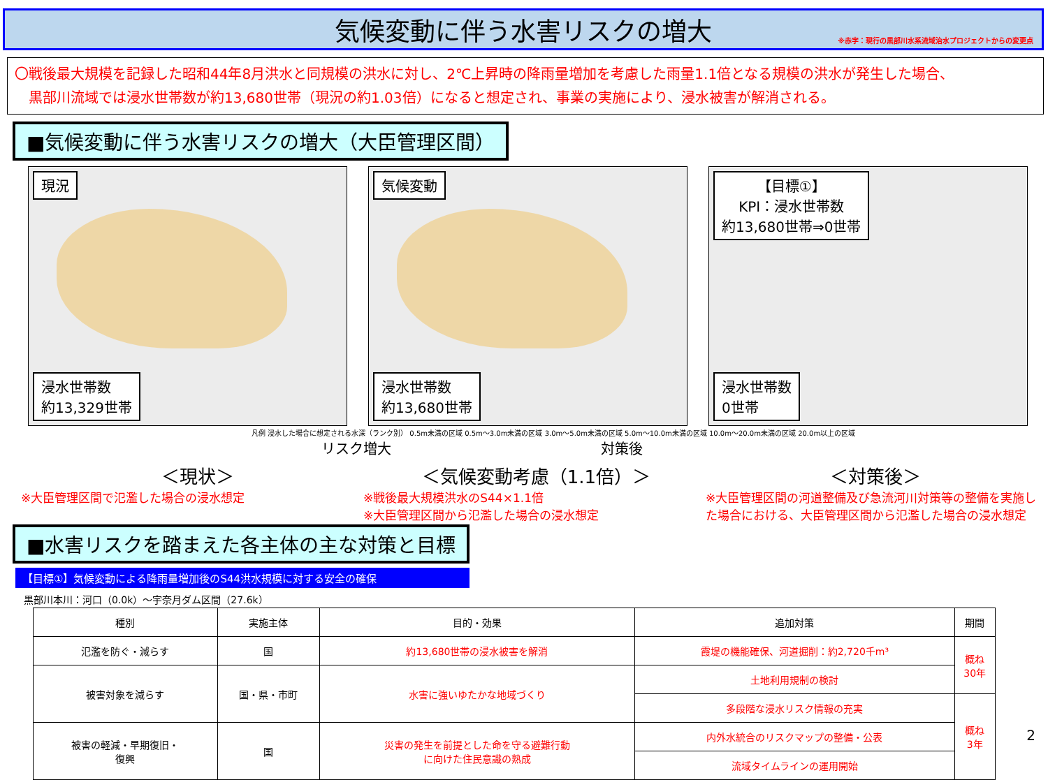気候変動に伴う水害リスクの増大
※赤字：現行の黒部川水系流域治水プロジェクトからの変更点
〇戦後最大規模を記録した昭和44年8月洪水と同規模の洪水に対し、2℃上昇時の降雨量増加を考慮した雨量1.1倍となる規模の洪水が発生した場合、
　黒部川流域では浸水世帯数が約13,680世帯（現況の約1.03倍）になると想定され、事業の実施により、浸水被害が解消される。
■気候変動に伴う水害リスクの増大（大臣管理区間）
現況
浸水世帯数
約13,329世帯
気候変動
浸水世帯数
約13,680世帯
【目標①】
KPI：浸水世帯数
約13,680世帯⇒0世帯
浸水世帯数
0世帯
凡例 浸水した場合に想定される水深（ランク別） 0.5m未満の区域 0.5m～3.0m未満の区域 3.0m～5.0m未満の区域 5.0m～10.0m未満の区域 10.0m～20.0m未満の区域 20.0m以上の区域
リスク増大　　　　　　　　　　　　　　　対策後
＜現状＞ ＜気候変動考慮（1.1倍）＞ ＜対策後＞
※大臣管理区間で氾濫した場合の浸水想定 ※戦後最大規模洪水のS44×1.1倍
※大臣管理区間から氾濫した場合の浸水想定
※大臣管理区間の河道整備及び急流河川対策等の整備を実施した場合における、大臣管理区間から氾濫した場合の浸水想定
■水害リスクを踏まえた各主体の主な対策と目標
【目標①】気候変動による降雨量増加後のS44洪水規模に対する安全の確保
黒部川本川：河口（0.0k）～宇奈月ダム区間（27.6k）
| 種別 | 実施主体 | 目的・効果 | 追加対策 | 期間 |
| --- | --- | --- | --- | --- |
| 氾濫を防ぐ・減らす | 国 | 約13,680世帯の浸水被害を解消 | 霞堤の機能確保、河道掘削：約2,720千m³ | 概ね 30年 |
| 被害対象を減らす | 国・県・市町 | 水害に強いゆたかな地域づくり | 土地利用規制の検討 | |
| | | | 多段階な浸水リスク情報の充実 | 概ね 3年 |
| 被害の軽減・早期復旧・ 復興 | 国 | 災害の発生を前提とした命を守る避難行動 に向けた住民意識の熟成 | 内外水統合のリスクマップの整備・公表 | |
| | | | 流域タイムラインの運用開始 | |
2